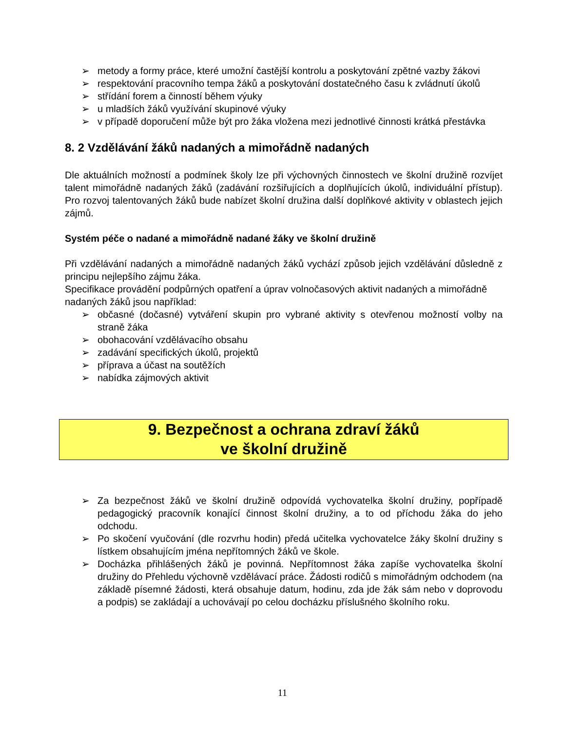➢ metody a formy práce, které umožní častější kontrolu a poskytování zpětné vazby žákovi
➢ respektování pracovního tempa žáků a poskytování dostatečného času k zvládnutí úkolů
➢ střídání forem a činností během výuky
➢ u mladších žáků využívání skupinové výuky
➢ v případě doporučení může být pro žáka vložena mezi jednotlivé činnosti krátká přestávka
8. 2 Vzdělávání žáků nadaných a mimořádně nadaných
Dle aktuálních možností a podmínek školy lze při výchovných činnostech ve školní družině rozvíjet talent mimořádně nadaných žáků (zadávání rozšiřujících a doplňujících úkolů, individuální přístup). Pro rozvoj talentovaných žáků bude nabízet školní družina další doplňkové aktivity v oblastech jejich zájmů.
Systém péče o nadané a mimořádně nadané žáky ve školní družině
Při vzdělávání nadaných a mimořádně nadaných žáků vychází způsob jejich vzdělávání důsledně z principu nejlepšího zájmu žáka.
Specifikace provádění podpůrných opatření a úprav volnočasových aktivit nadaných a mimořádně nadaných žáků jsou například:
➢ občasné (dočasné) vytváření skupin pro vybrané aktivity s otevřenou možností volby na straně žáka
➢ obohacování vzdělávacího obsahu
➢ zadávání specifických úkolů, projektů
➢ příprava a účast na soutěžích
➢ nabídka zájmových aktivit
9. Bezpečnost a ochrana zdraví žáků
ve školní družině
➢ Za bezpečnost žáků ve školní družině odpovídá vychovatelka školní družiny, popřípadě pedagogický pracovník konající činnost školní družiny, a to od příchodu žáka do jeho odchodu.
➢ Po skočení vyučování (dle rozvrhu hodin) předá učitelka vychovatelce žáky školní družiny s lístkem obsahujícím jména nepřítomných žáků ve škole.
➢ Docházka přihlášených žáků je povinná. Nepřítomnost žáka zapíše vychovatelka školní družiny do Přehledu výchovně vzdělávací práce. Žádosti rodičů s mimořádným odchodem (na základě písemné žádosti, která obsahuje datum, hodinu, zda jde žák sám nebo v doprovodu a podpis) se zakládají a uchovávají po celou docházku příslušného školního roku.
11